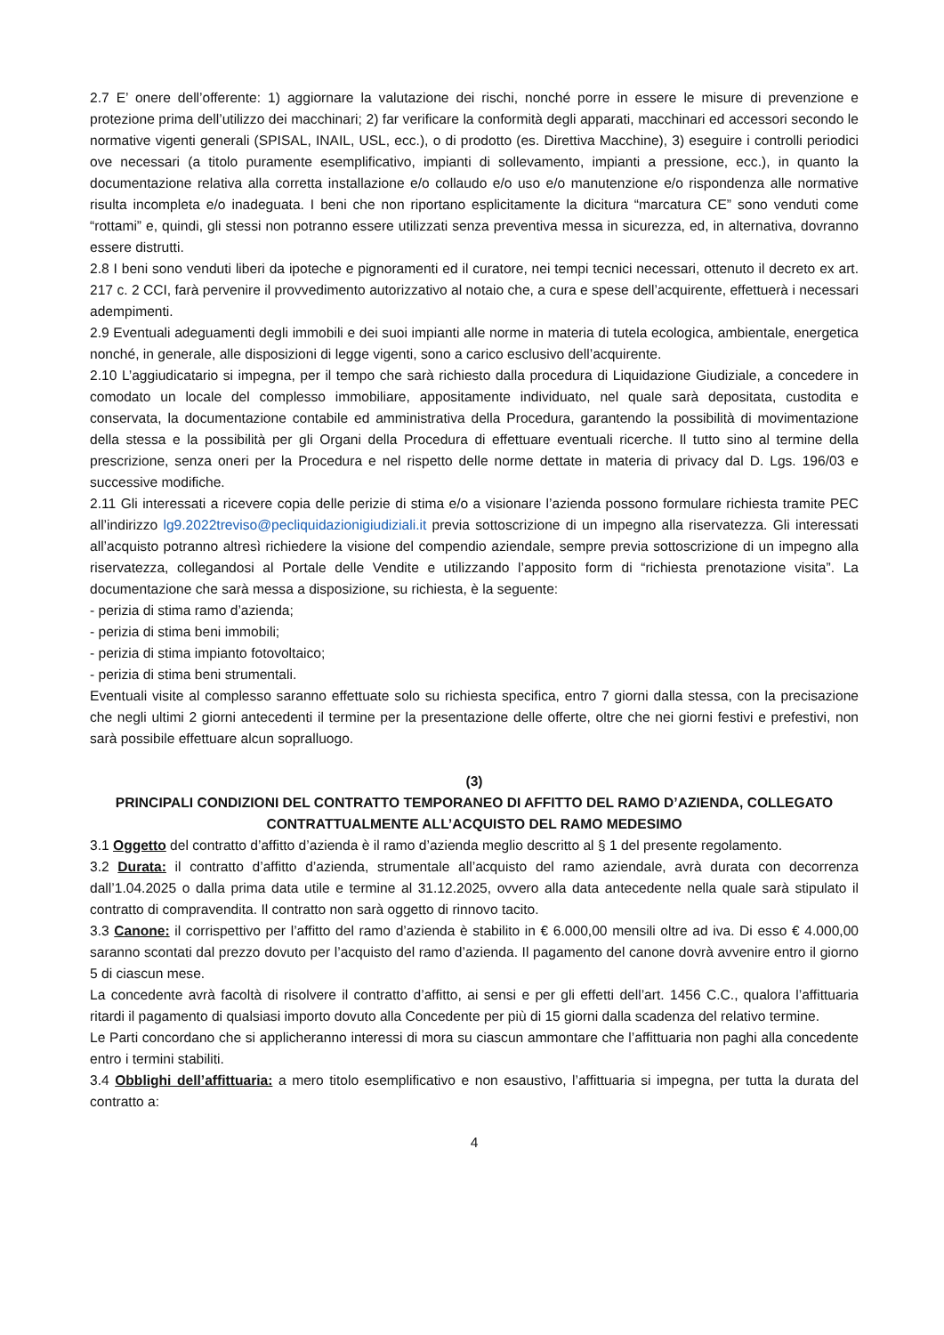2.7 E’ onere dell’offerente: 1) aggiornare la valutazione dei rischi, nonché porre in essere le misure di prevenzione e protezione prima dell’utilizzo dei macchinari; 2) far verificare la conformità degli apparati, macchinari ed accessori secondo le normative vigenti generali (SPISAL, INAIL, USL, ecc.), o di prodotto (es. Direttiva Macchine), 3) eseguire i controlli periodici ove necessari (a titolo puramente esemplificativo, impianti di sollevamento, impianti a pressione, ecc.), in quanto la documentazione relativa alla corretta installazione e/o collaudo e/o uso e/o manutenzione e/o rispondenza alle normative risulta incompleta e/o inadeguata. I beni che non riportano esplicitamente la dicitura “marcatura CE” sono venduti come “rottami” e, quindi, gli stessi non potranno essere utilizzati senza preventiva messa in sicurezza, ed, in alternativa, dovranno essere distrutti.
2.8 I beni sono venduti liberi da ipoteche e pignoramenti ed il curatore, nei tempi tecnici necessari, ottenuto il decreto ex art. 217 c. 2 CCI, farà pervenire il provvedimento autorizzativo al notaio che, a cura e spese dell’acquirente, effettuerà i necessari adempimenti.
2.9 Eventuali adeguamenti degli immobili e dei suoi impianti alle norme in materia di tutela ecologica, ambientale, energetica nonché, in generale, alle disposizioni di legge vigenti, sono a carico esclusivo dell’acquirente.
2.10 L’aggiudicatario si impegna, per il tempo che sarà richiesto dalla procedura di Liquidazione Giudiziale, a concedere in comodato un locale del complesso immobiliare, appositamente individuato, nel quale sarà depositata, custodita e conservata, la documentazione contabile ed amministrativa della Procedura, garantendo la possibilità di movimentazione della stessa e la possibilità per gli Organi della Procedura di effettuare eventuali ricerche. Il tutto sino al termine della prescrizione, senza oneri per la Procedura e nel rispetto delle norme dettate in materia di privacy dal D. Lgs. 196/03 e successive modifiche.
2.11 Gli interessati a ricevere copia delle perizie di stima e/o a visionare l’azienda possono formulare richiesta tramite PEC all’indirizzo lg9.2022treviso@pecliquidazionigiudiziali.it previa sottoscrizione di un impegno alla riservatezza. Gli interessati all’acquisto potranno altresì richiedere la visione del compendio aziendale, sempre previa sottoscrizione di un impegno alla riservatezza, collegandosi al Portale delle Vendite e utilizzando l’apposito form di “richiesta prenotazione visita”. La documentazione che sarà messa a disposizione, su richiesta, è la seguente:
- perizia di stima ramo d’azienda;
- perizia di stima beni immobili;
- perizia di stima impianto fotovoltaico;
- perizia di stima beni strumentali.
Eventuali visite al complesso saranno effettuate solo su richiesta specifica, entro 7 giorni dalla stessa, con la precisazione che negli ultimi 2 giorni antecedenti il termine per la presentazione delle offerte, oltre che nei giorni festivi e prefestivi, non sarà possibile effettuare alcun sopralluogo.
(3)
PRINCIPALI CONDIZIONI DEL CONTRATTO TEMPORANEO DI AFFITTO DEL RAMO D’AZIENDA, COLLEGATO CONTRATTUALMENTE ALL’ACQUISTO DEL RAMO MEDESIMO
3.1 Oggetto del contratto d’affitto d’azienda è il ramo d’azienda meglio descritto al § 1 del presente regolamento.
3.2 Durata: il contratto d’affitto d’azienda, strumentale all’acquisto del ramo aziendale, avrà durata con decorrenza dall’1.04.2025 o dalla prima data utile e termine al 31.12.2025, ovvero alla data antecedente nella quale sarà stipulato il contratto di compravendita. Il contratto non sarà oggetto di rinnovo tacito.
3.3 Canone: il corrispettivo per l’affitto del ramo d’azienda è stabilito in € 6.000,00 mensili oltre ad iva. Di esso € 4.000,00 saranno scontati dal prezzo dovuto per l’acquisto del ramo d’azienda. Il pagamento del canone dovrà avvenire entro il giorno 5 di ciascun mese.
La concedente avrà facoltà di risolvere il contratto d’affitto, ai sensi e per gli effetti dell’art. 1456 C.C., qualora l’affittuaria ritardi il pagamento di qualsiasi importo dovuto alla Concedente per più di 15 giorni dalla scadenza del relativo termine.
Le Parti concordano che si applicheranno interessi di mora su ciascun ammontare che l’affittuaria non paghi alla concedente entro i termini stabiliti.
3.4 Obblighi dell’affittuaria: a mero titolo esemplificativo e non esaustivo, l’affittuaria si impegna, per tutta la durata del contratto a:
4